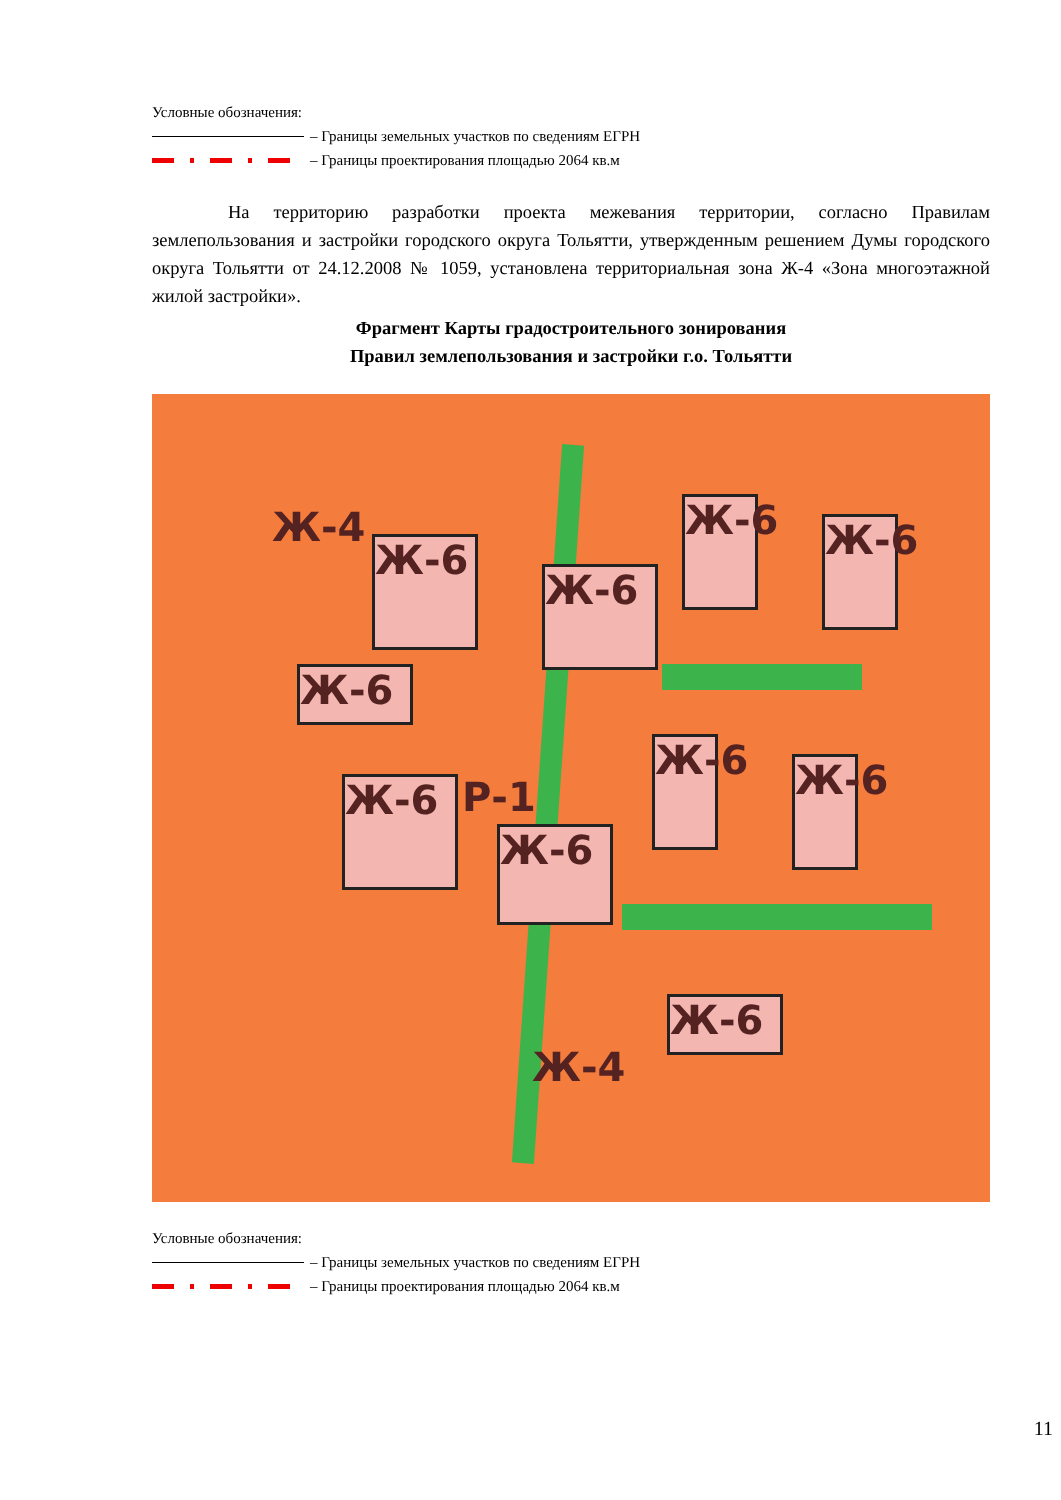Условные обозначения:
– Границы земельных участков по сведениям ЕГРН
– Границы проектирования площадью 2064 кв.м
На территорию разработки проекта межевания территории, согласно Правилам землепользования и застройки городского округа Тольятти, утвержденным решением Думы городского округа Тольятти от 24.12.2008 № 1059, установлена территориальная зона Ж-4 «Зона многоэтажной жилой застройки».
Фрагмент Карты градостроительного зонирования
Правил землепользования и застройки г.о. Тольятти
Ж-4
Ж-6
Ж-6
Ж-6
Ж-6
Ж-6
Ж-6
Ж-6
Ж-6
Ж-6
Ж-6
Ж-4
Р-1
Условные обозначения:
– Границы земельных участков по сведениям ЕГРН
– Границы проектирования площадью 2064 кв.м
11